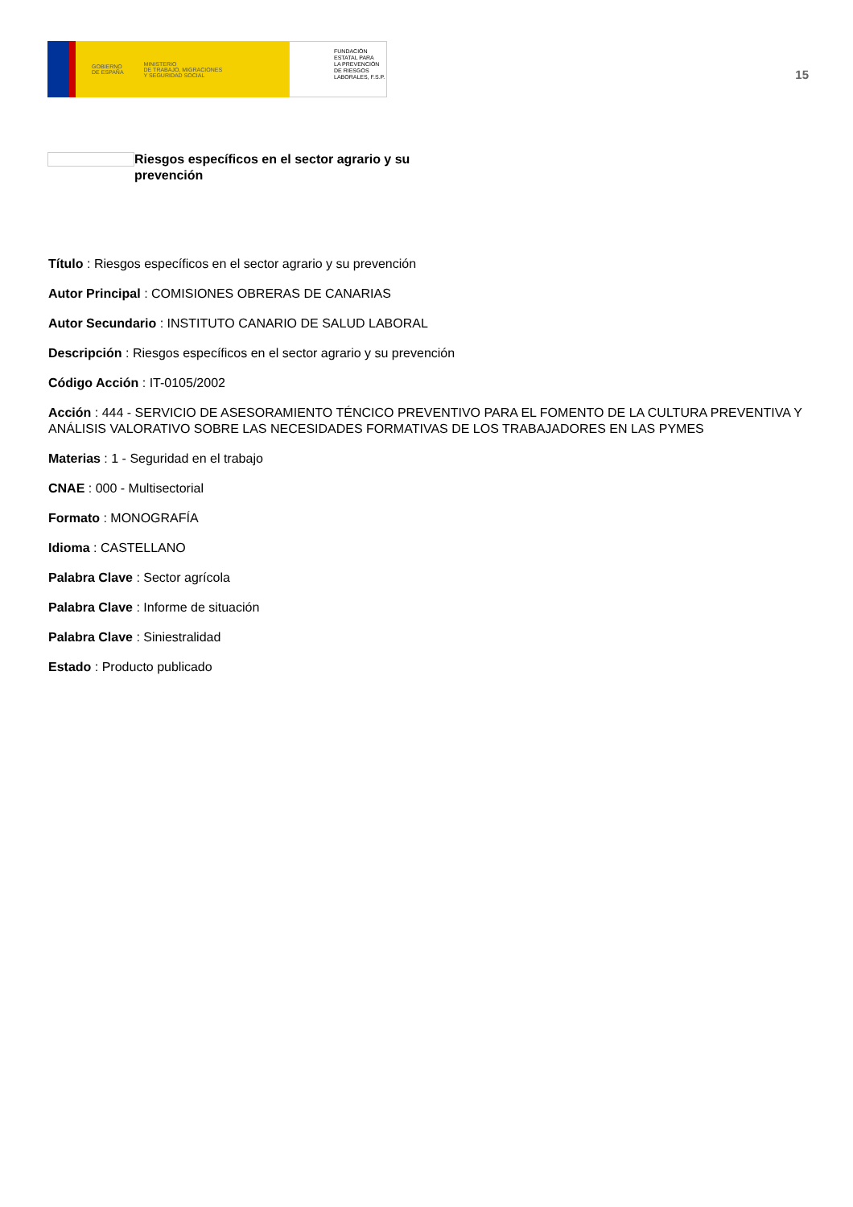GOBIERNO
DE ESPAÑA MINISTERIO
DE TRABAJO, MIGRACIONES
Y SEGURIDAD SOCIAL
FUNDACIÓN
ESTATAL PARA
LA PREVENCIÓN
DE RIESGOS
LABORALES, F.S.P.
15
Riesgos específicos en el sector agrario y su prevención
Título : Riesgos específicos en el sector agrario y su prevención
Autor Principal : COMISIONES OBRERAS DE CANARIAS
Autor Secundario : INSTITUTO CANARIO DE SALUD LABORAL
Descripción : Riesgos específicos en el sector agrario y su prevención
Código Acción : IT-0105/2002
Acción : 444 - SERVICIO DE ASESORAMIENTO TÉNCICO PREVENTIVO PARA EL FOMENTO DE LA CULTURA PREVENTIVA Y ANÁLISIS VALORATIVO SOBRE LAS NECESIDADES FORMATIVAS DE LOS TRABAJADORES EN LAS PYMES
Materias : 1 - Seguridad en el trabajo
CNAE : 000 - Multisectorial
Formato : MONOGRAFÍA
Idioma : CASTELLANO
Palabra Clave : Sector agrícola
Palabra Clave : Informe de situación
Palabra Clave : Siniestralidad
Estado : Producto publicado